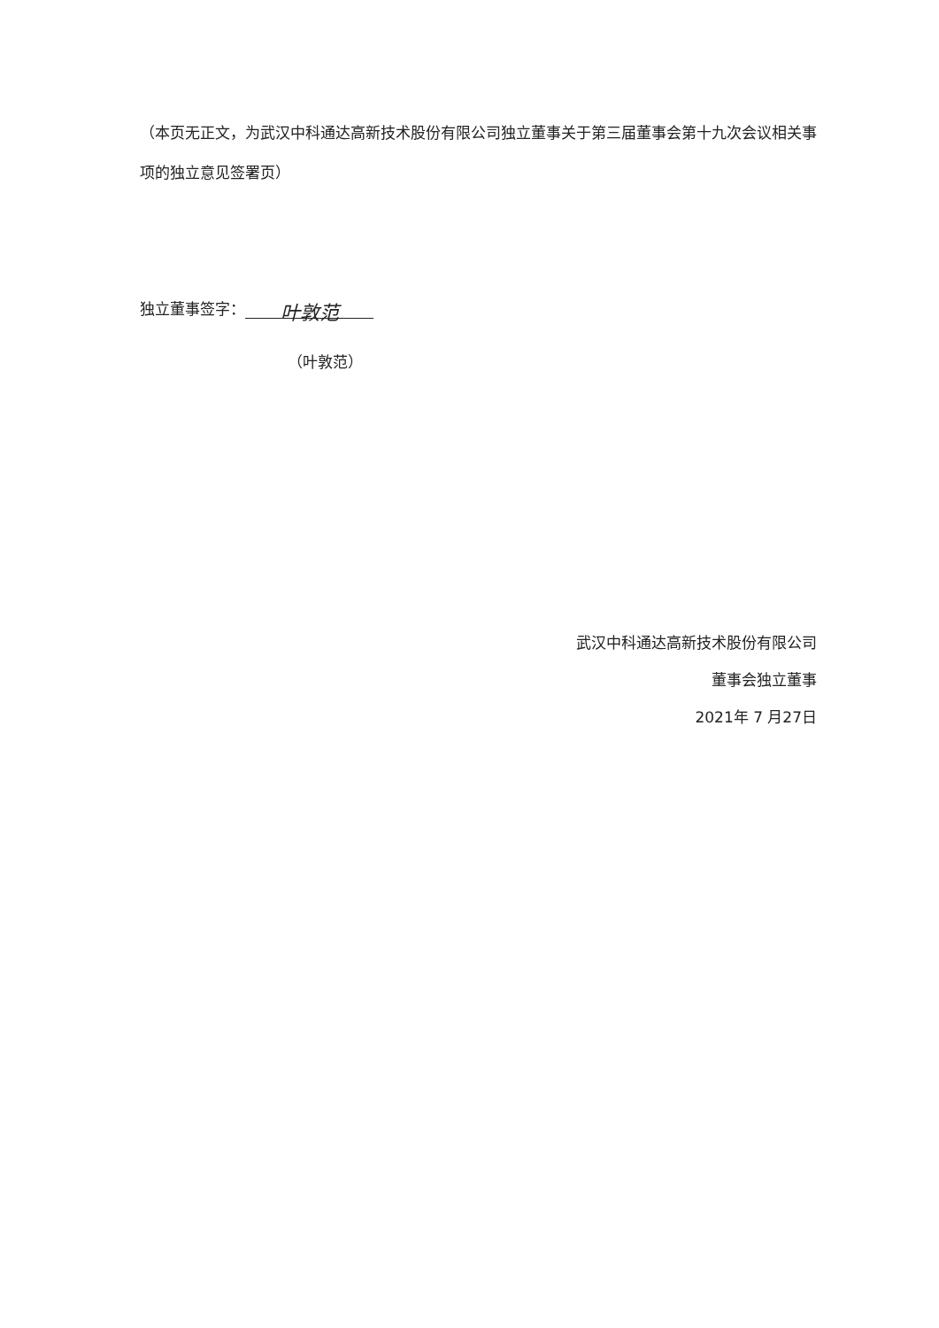（本页无正文，为武汉中科通达高新技术股份有限公司独立董事关于第三届董事会第十九次会议相关事项的独立意见签署页）
独立董事签字： 叶敦范
（叶敦范）
武汉中科通达高新技术股份有限公司
董事会独立董事
2021年 7 月27日